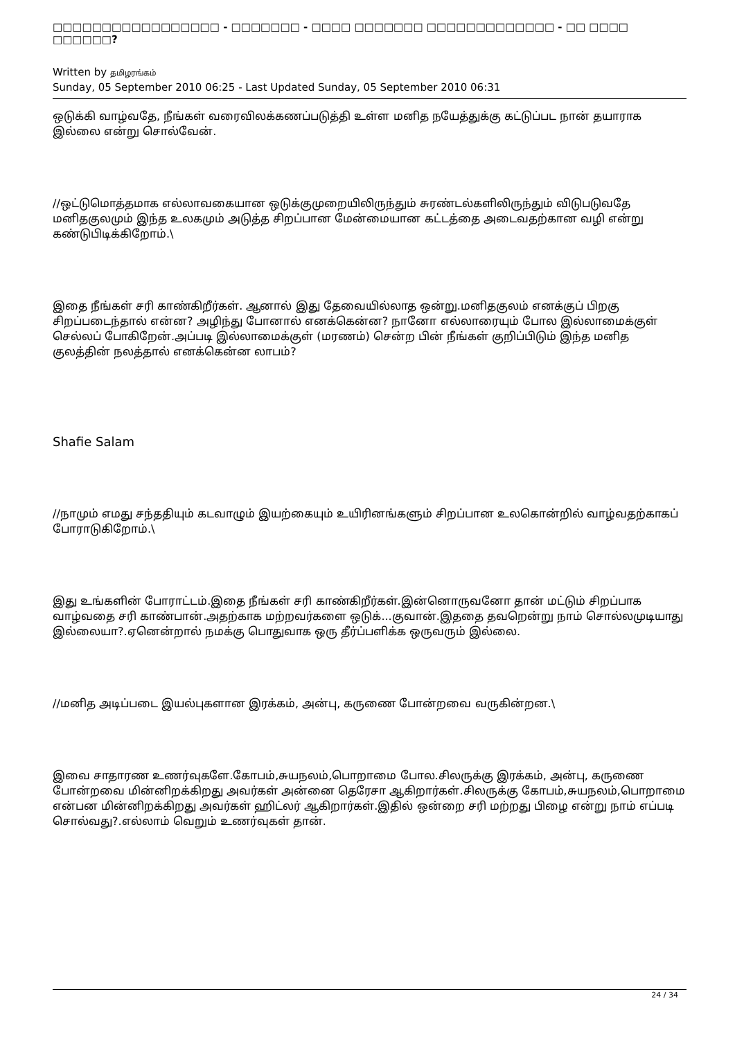□□□□□□□□□□□□□□□□□ - □□□□□□□ - □□□□ □□□□□□□ □□□□□□□□□□□□□ - □□ □□□□ □□□□□□?
Written by தமிழரங்கம்
Sunday, 05 September 2010 06:25 - Last Updated Sunday, 05 September 2010 06:31
ஒடுக்கி வாழ்வதே, நீங்கள் வரைவிலக்கணப்படுத்தி உள்ள மனித நயேத்துக்கு கட்டுப்பட நான் தயாராக இல்லை என்று சொல்வேன்.
//ஒட்டுமொத்தமாக எல்லாவகையான ஒடுக்குமுறையிலிருந்தும் சுரண்டல்களிலிருந்தும் விடுபடுவதே மனிதகுலமும் இந்த உலகமும் அடுத்த சிறப்பான மேன்மையான கட்டத்தை அடைவதற்கான வழி என்று கண்டுபிடிக்கிறோம்.\
இதை நீங்கள் சரி காண்கிறீர்கள். ஆனால் இது தேவையில்லாத ஒன்று.மனிதகுலம் எனக்குப் பிறகு சிறப்படைந்தால் என்ன? அழிந்து போனால் எனக்கென்ன? நானோ எல்லாரையும் போல இல்லாமைக்குள் செல்லப் போகிறேன்.அப்படி இல்லாமைக்குள் (மரணம்) சென்ற பின் நீங்கள் குறிப்பிடும் இந்த மனித குலத்தின் நலத்தால் எனக்கென்ன லாபம்?
Shafie Salam
//நாமும் எமது சந்ததியும் கடவாழும் இயற்கையும் உயிரினங்களும் சிறப்பான உலகொன்றில் வாழ்வதற்காகப் போராடுகிறோம்.\
இது உங்களின் போராட்டம்.இதை நீங்கள் சரி காண்கிறீர்கள்.இன்னொருவனோ தான் மட்டும் சிறப்பாக வாழ்வதை சரி காண்பான்.அதற்காக மற்றவர்களை ஒடுக்...குவான்.இததை தவறென்று நாம் சொல்லமுடியாது இல்லையா?.ஏனென்றால் நமக்கு பொதுவாக ஒரு தீர்ப்பளிக்க ஒருவரும் இல்லை.
//மனித அடிப்படை இயல்புகளான இரக்கம், அன்பு, கருணை போன்றவை வருகின்றன.\
இவை சாதாரண உணர்வுகளே.கோபம்,சுயநலம்,பொறாமை போல.சிலருக்கு இரக்கம், அன்பு, கருணை போன்றவை மின்னிறக்கிறது அவர்கள் அன்னை தெரேசா ஆகிறார்கள்.சிலருக்கு கோபம்,சுயநலம்,பொறாமை என்பன மின்னிறக்கிறது அவர்கள் ஹிட்லர் ஆகிறார்கள்.இதில் ஒன்றை சரி மற்றது பிழை என்று நாம் எப்படி சொல்வது?.எல்லாம் வெறும் உணர்வுகள் தான்.
24 / 34